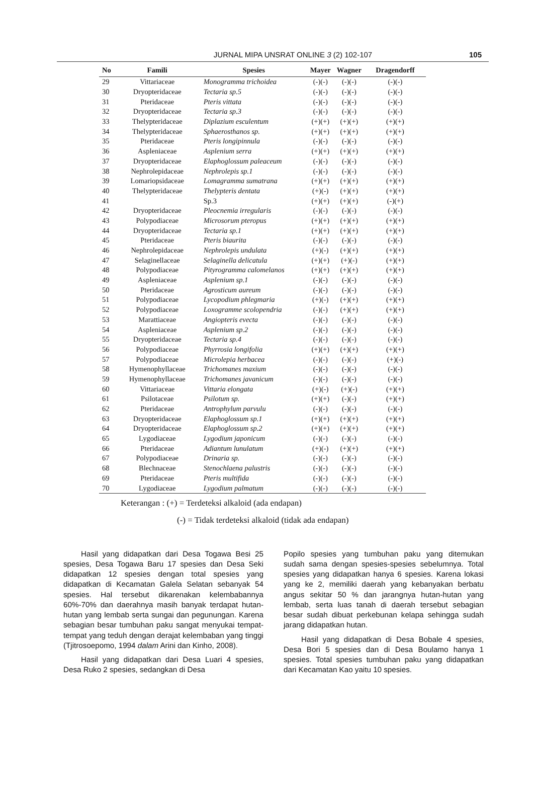JURNAL MIPA UNSRAT ONLINE 3 (2) 102-107
105
| No | Famili | Spesies | Mayer | Wagner | Dragendorff |
| --- | --- | --- | --- | --- | --- |
| 29 | Vittariaceae | Monogramma trichoidea | (-)(-) | (-)(-) | (-)(-) |
| 30 | Dryopteridaceae | Tectaria sp.5 | (-)(-) | (-)(-) | (-)(-) |
| 31 | Pteridaceae | Pteris vittata | (-)(-) | (-)(-) | (-)(-) |
| 32 | Dryopteridaceae | Tectaria sp.3 | (-)(-) | (-)(-) | (-)(-) |
| 33 | Thelypteridaceae | Diplazium esculentum | (+)(+) | (+)(+) | (+)(+) |
| 34 | Thelypteridaceae | Sphaerosthanos sp. | (+)(+) | (+)(+) | (+)(+) |
| 35 | Pteridaceae | Pteris longipinnula | (-)(-) | (-)(-) | (-)(-) |
| 36 | Aspleniaceae | Asplenium serra | (+)(+) | (+)(+) | (+)(+) |
| 37 | Dryopteridaceae | Elaphoglossum paleaceum | (-)(-) | (-)(-) | (-)(-) |
| 38 | Nephrolepidaceae | Nephrolepis sp.1 | (-)(-) | (-)(-) | (-)(-) |
| 39 | Lomariopsidaceae | Lomagramma sumatrana | (+)(+) | (+)(+) | (+)(+) |
| 40 | Thelypteridaceae | Thelypteris dentata | (+)(-) | (+)(+) | (+)(+) |
| 41 | | Sp.3 | (+)(+) | (+)(+) | (-)(+) |
| 42 | Dryopteridaceae | Pleocnemia irregularis | (-)(-) | (-)(-) | (-)(-) |
| 43 | Polypodiaceae | Microsorum pteropus | (+)(+) | (+)(+) | (+)(+) |
| 44 | Dryopteridaceae | Tectaria sp.1 | (+)(+) | (+)(+) | (+)(+) |
| 45 | Pteridaceae | Pteris biaurita | (-)(-) | (-)(-) | (-)(-) |
| 46 | Nephrolepidaceae | Nephrolepis undulata | (+)(-) | (+)(+) | (+)(+) |
| 47 | Selaginellaceae | Selaginella delicatula | (+)(+) | (+)(-) | (+)(+) |
| 48 | Polypodiaceae | Pityrogramma calomelanos | (+)(+) | (+)(+) | (+)(+) |
| 49 | Aspleniaceae | Asplenium sp.1 | (-)(-) | (-)(-) | (-)(-) |
| 50 | Pteridaceae | Agrosticum aureum | (-)(-) | (-)(-) | (-)(-) |
| 51 | Polypodiaceae | Lycopodium phlegmaria | (+)(-) | (+)(+) | (+)(+) |
| 52 | Polypodiaceae | Loxogramme scolopendria | (-)(-) | (+)(+) | (+)(+) |
| 53 | Marattiaceae | Angiopteris evecta | (-)(-) | (-)(-) | (-)(-) |
| 54 | Aspleniaceae | Asplenium sp.2 | (-)(-) | (-)(-) | (-)(-) |
| 55 | Dryopteridaceae | Tectaria sp.4 | (-)(-) | (-)(-) | (-)(-) |
| 56 | Polypodiaceae | Phyrrosia longifolia | (+)(+) | (+)(+) | (+)(+) |
| 57 | Polypodiaceae | Microlepia herbacea | (-)(-) | (-)(-) | (+)(-) |
| 58 | Hymenophyllaceae | Trichomanes maxium | (-)(-) | (-)(-) | (-)(-) |
| 59 | Hymenophyllaceae | Trichomanes javanicum | (-)(-) | (-)(-) | (-)(-) |
| 60 | Vittariaceae | Vittaria elongata | (+)(-) | (+)(-) | (+)(+) |
| 61 | Psilotaceae | Psilotum sp. | (+)(+) | (-)(-) | (+)(+) |
| 62 | Pteridaceae | Antrophylum parvulu | (-)(-) | (-)(-) | (-)(-) |
| 63 | Dryopteridaceae | Elaphoglossum sp.1 | (+)(+) | (+)(+) | (+)(+) |
| 64 | Dryopteridaceae | Elaphoglossum sp.2 | (+)(+) | (+)(+) | (+)(+) |
| 65 | Lygodiaceae | Lygodium japonicum | (-)(-) | (-)(-) | (-)(-) |
| 66 | Pteridaceae | Adiantum lunulatum | (+)(-) | (+)(+) | (+)(+) |
| 67 | Polypodiaceae | Drinaria sp. | (-)(-) | (-)(-) | (-)(-) |
| 68 | Blechnaceae | Stenochlaena palustris | (-)(-) | (-)(-) | (-)(-) |
| 69 | Pteridaceae | Pteris multifida | (-)(-) | (-)(-) | (-)(-) |
| 70 | Lygodiaceae | Lygodium palmatum | (-)(-) | (-)(-) | (-)(-) |
Keterangan : (+) = Terdeteksi alkaloid (ada endapan)
(-) = Tidak terdeteksi alkaloid (tidak ada endapan)
Hasil yang didapatkan dari Desa Togawa Besi 25 spesies, Desa Togawa Baru 17 spesies dan Desa Seki didapatkan 12 spesies dengan total spesies yang didapatkan di Kecamatan Galela Selatan sebanyak 54 spesies. Hal tersebut dikarenakan kelembabannya 60%-70% dan daerahnya masih banyak terdapat hutan-hutan yang lembab serta sungai dan pegunungan. Karena sebagian besar tumbuhan paku sangat menyukai tempat-tempat yang teduh dengan derajat kelembaban yang tinggi (Tjitrosoepomo, 1994 dalam Arini dan Kinho, 2008).
Hasil yang didapatkan dari Desa Luari 4 spesies, Desa Ruko 2 spesies, sedangkan di Desa
Popilo spesies yang tumbuhan paku yang ditemukan sudah sama dengan spesies-spesies sebelumnya. Total spesies yang didapatkan hanya 6 spesies. Karena lokasi yang ke 2, memiliki daerah yang kebanyakan berbatu angus sekitar 50 % dan jarangnya hutan-hutan yang lembab, serta luas tanah di daerah tersebut sebagian besar sudah dibuat perkebunan kelapa sehingga sudah jarang didapatkan hutan.
Hasil yang didapatkan di Desa Bobale 4 spesies, Desa Bori 5 spesies dan di Desa Boulamo hanya 1 spesies. Total spesies tumbuhan paku yang didapatkan dari Kecamatan Kao yaitu 10 spesies.